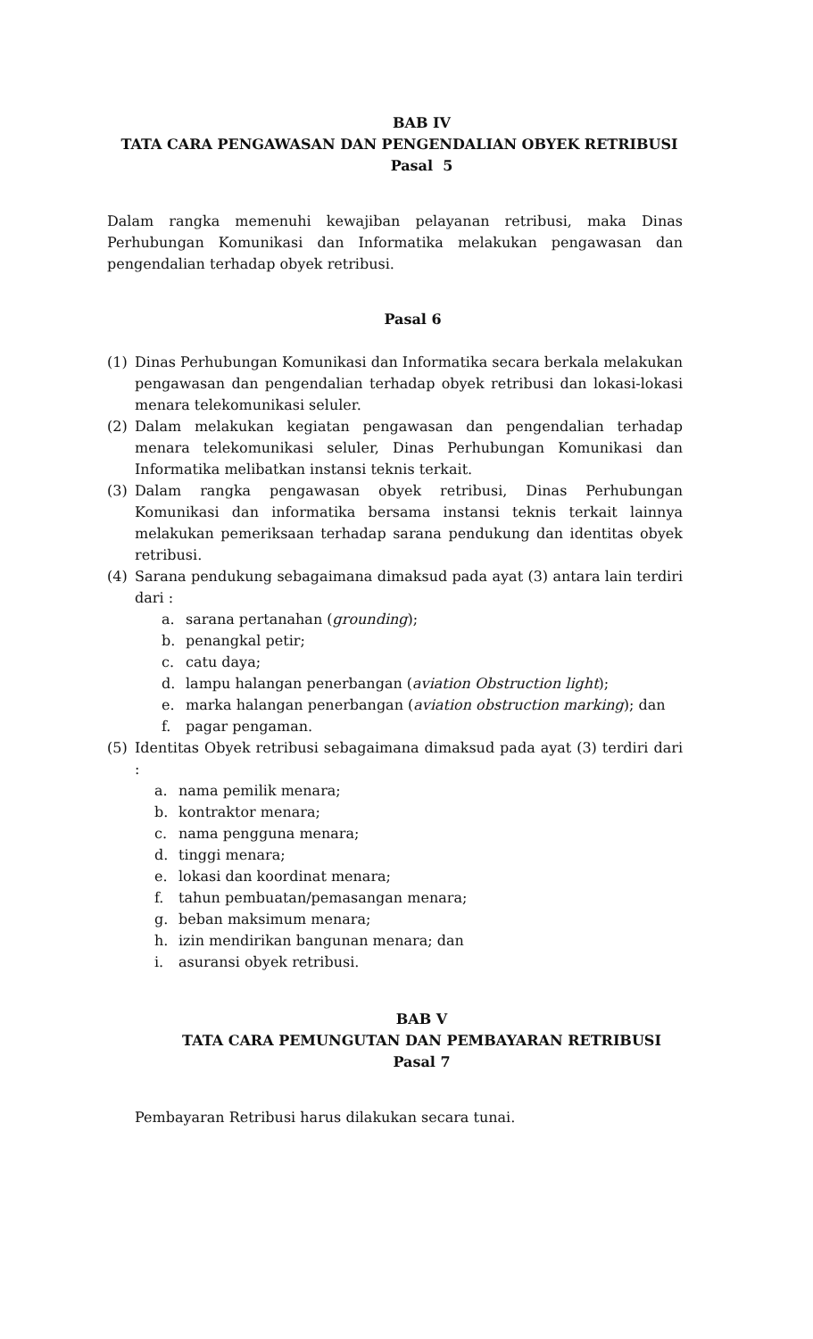BAB IV
TATA CARA PENGAWASAN DAN PENGENDALIAN OBYEK RETRIBUSI
Pasal 5
Dalam rangka memenuhi kewajiban pelayanan retribusi, maka Dinas Perhubungan Komunikasi dan Informatika melakukan pengawasan dan pengendalian terhadap obyek retribusi.
Pasal 6
(1) Dinas Perhubungan Komunikasi dan Informatika secara berkala melakukan pengawasan dan pengendalian terhadap obyek retribusi dan lokasi-lokasi menara telekomunikasi seluler.
(2) Dalam melakukan kegiatan pengawasan dan pengendalian terhadap menara telekomunikasi seluler, Dinas Perhubungan Komunikasi dan Informatika melibatkan instansi teknis terkait.
(3) Dalam rangka pengawasan obyek retribusi, Dinas Perhubungan Komunikasi dan informatika bersama instansi teknis terkait lainnya melakukan pemeriksaan terhadap sarana pendukung dan identitas obyek retribusi.
(4) Sarana pendukung sebagaimana dimaksud pada ayat (3) antara lain terdiri dari :
a. sarana pertanahan (grounding);
b. penangkal petir;
c. catu daya;
d. lampu halangan penerbangan (aviation Obstruction light);
e. marka halangan penerbangan (aviation obstruction marking); dan
f. pagar pengaman.
(5) Identitas Obyek retribusi sebagaimana dimaksud pada ayat (3) terdiri dari :
a. nama pemilik menara;
b. kontraktor menara;
c. nama pengguna menara;
d. tinggi menara;
e. lokasi dan koordinat menara;
f. tahun pembuatan/pemasangan menara;
g. beban maksimum menara;
h. izin mendirikan bangunan menara; dan
i. asuransi obyek retribusi.
BAB V
TATA CARA PEMUNGUTAN DAN PEMBAYARAN RETRIBUSI
Pasal 7
Pembayaran Retribusi harus dilakukan secara tunai.